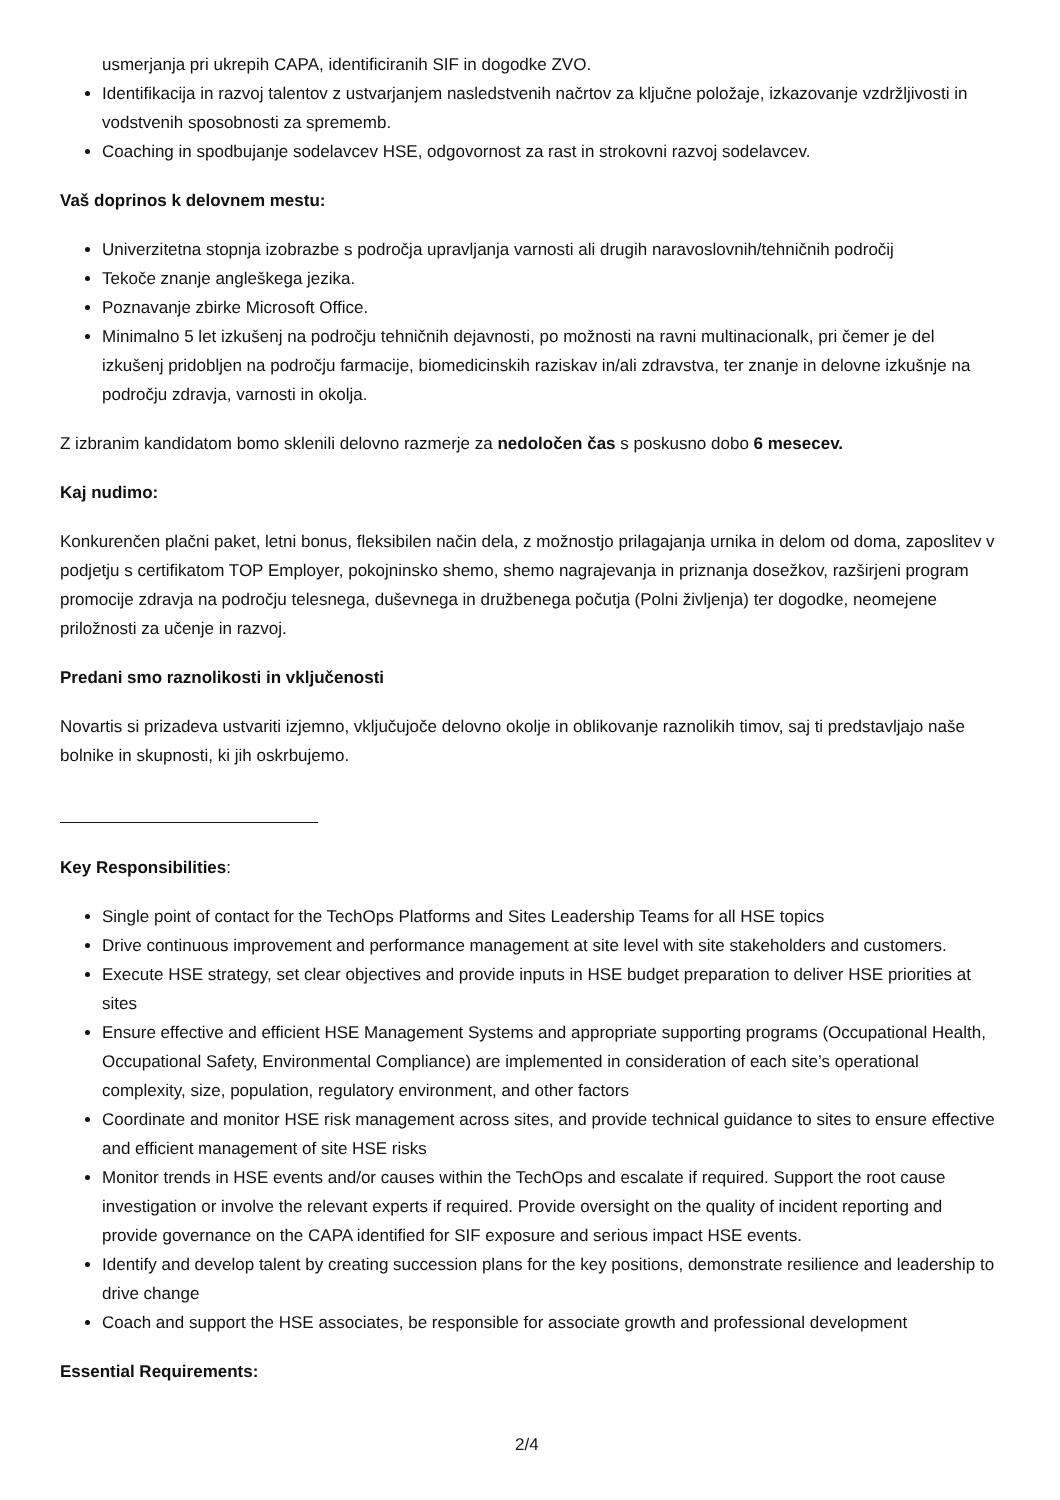usmerjanja pri ukrepih CAPA, identificiranih SIF in dogodke ZVO.
Identifikacija in razvoj talentov z ustvarjanjem nasledstvenih načrtov za ključne položaje, izkazovanje vzdržljivosti in vodstvenih sposobnosti za sprememb.
Coaching in spodbujanje sodelavcev HSE, odgovornost za rast in strokovni razvoj sodelavcev.
Vaš doprinos k delovnem mestu:
Univerzitetna stopnja izobrazbe s področja upravljanja varnosti ali drugih naravoslovnih/tehničnih področij
Tekoče znanje angleškega jezika.
Poznavanje zbirke Microsoft Office.
Minimalno 5 let izkušenj na področju tehničnih dejavnosti, po možnosti na ravni multinacionalk, pri čemer je del izkušenj pridobljen na področju farmacije, biomedicinskih raziskav in/ali zdravstva, ter znanje in delovne izkušnje na področju zdravja, varnosti in okolja.
Z izbranim kandidatom bomo sklenili delovno razmerje za nedoločen čas s poskusno dobo 6 mesecev.
Kaj nudimo:
Konkurenčen plačni paket, letni bonus, fleksibilen način dela, z možnostjo prilagajanja urnika in delom od doma, zaposlitev v podjetju s certifikatom TOP Employer, pokojninsko shemo, shemo nagrajevanja in priznanja dosežkov, razširjeni program promocije zdravja na področju telesnega, duševnega in družbenega počutja (Polni življenja) ter dogodke, neomejene priložnosti za učenje in razvoj.
Predani smo raznolikosti in vključenosti
Novartis si prizadeva ustvariti izjemno, vključujoče delovno okolje in oblikovanje raznolikih timov, saj ti predstavljajo naše bolnike in skupnosti, ki jih oskrbujemo.
Key Responsibilities:
Single point of contact for the TechOps Platforms and Sites Leadership Teams for all HSE topics
Drive continuous improvement and performance management at site level with site stakeholders and customers.
Execute HSE strategy, set clear objectives and provide inputs in HSE budget preparation to deliver HSE priorities at sites
Ensure effective and efficient HSE Management Systems and appropriate supporting programs (Occupational Health, Occupational Safety, Environmental Compliance) are implemented in consideration of each site’s operational complexity, size, population, regulatory environment, and other factors
Coordinate and monitor HSE risk management across sites, and provide technical guidance to sites to ensure effective and efficient management of site HSE risks
Monitor trends in HSE events and/or causes within the TechOps and escalate if required. Support the root cause investigation or involve the relevant experts if required. Provide oversight on the quality of incident reporting and provide governance on the CAPA identified for SIF exposure and serious impact HSE events.
Identify and develop talent by creating succession plans for the key positions, demonstrate resilience and leadership to drive change
Coach and support the HSE associates, be responsible for associate growth and professional development
Essential Requirements:
2/4